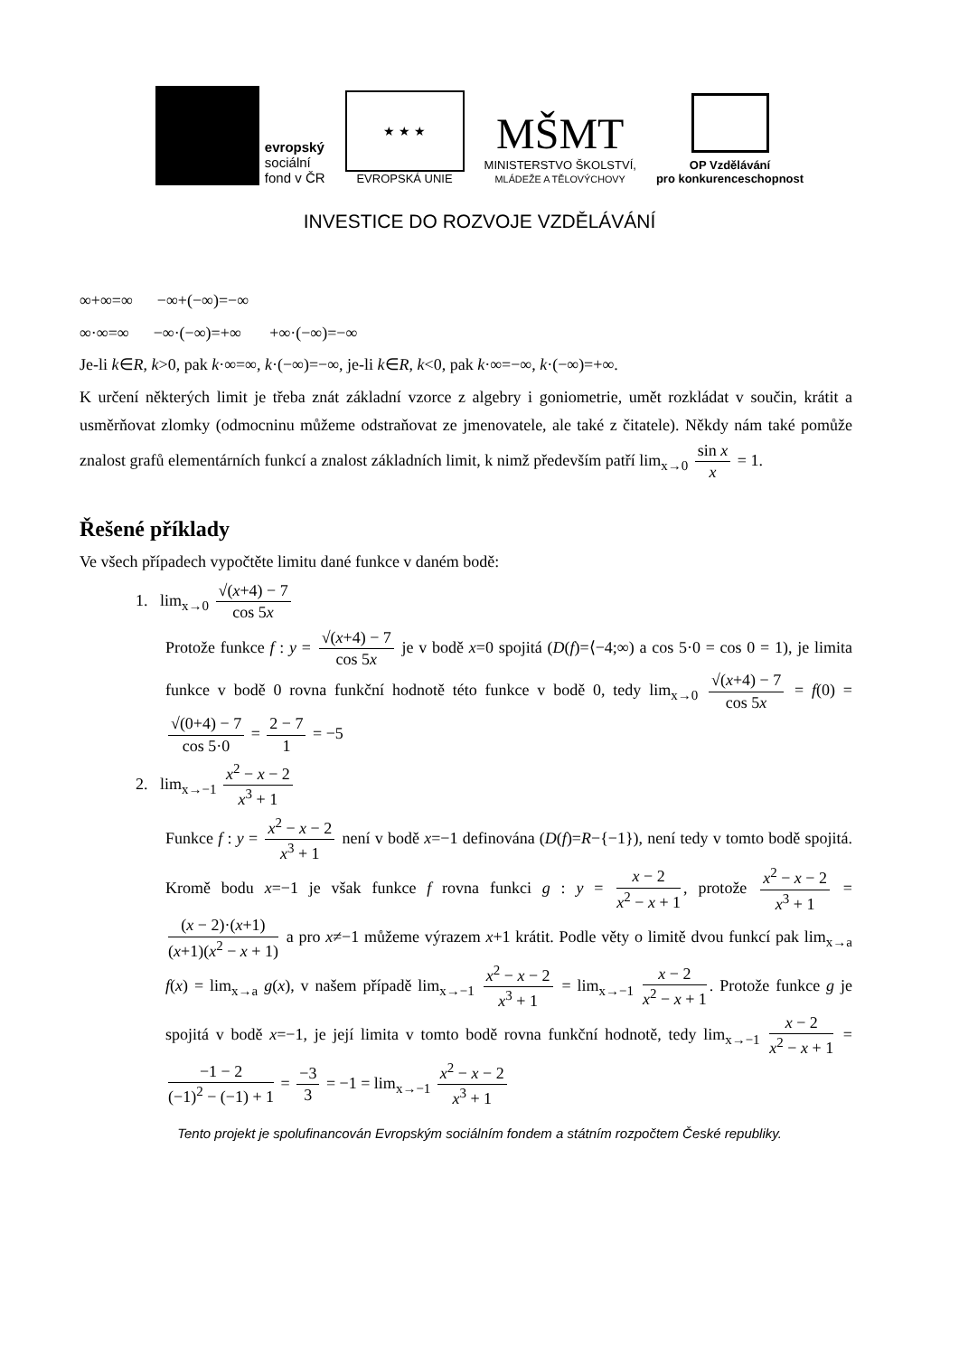evropský
sociální
fond v ČR
★ ★ ★
EVROPSKÁ UNIE
MŠMT
MINISTERSTVO ŠKOLSTVÍ,
MLÁDEŽE A TĚLOVÝCHOVY
OP Vzdělávání
pro konkurenceschopnost
INVESTICE DO ROZVOJE VZDĚLÁVÁNÍ
∞+∞=∞ −∞+(−∞)=−∞
∞·∞=∞ −∞·(−∞)=+∞ +∞·(−∞)=−∞
Je-li k∈R, k>0, pak k·∞=∞, k·(−∞)=−∞, je-li k∈R, k<0, pak k·∞=−∞, k·(−∞)=+∞.
K určení některých limit je třeba znát základní vzorce z algebry i goniometrie, umět rozkládat v součin, krátit a usměrňovat zlomky (odmocninu můžeme odstraňovat ze jmenovatele, ale také z čitatele). Někdy nám také pomůže znalost grafů elementárních funkcí a znalost základních limit, k nimž především patří lim<sub>x→0</sub> sin x x = 1.
Řešené příklady
Ve všech případech vypočtěte limitu dané funkce v daném bodě:
1. lim<sub>x→0</sub> √(x+4) − 7 cos 5x
Protože funkce f : y = √(x+4) − 7 cos 5x je v bodě x=0 spojitá (D(f)=⟨−4;∞) a cos 5·0 = cos 0 = 1), je limita funkce v bodě 0 rovna funkční hodnotě této funkce v bodě 0, tedy lim<sub>x→0</sub> √(x+4) − 7 cos 5x = f(0) = √(0+4) − 7 cos 5·0 = 2 − 7 1 = −5
2. lim<sub>x→−1</sub> x<sup>2</sup> − x − 2 x<sup>3</sup> + 1
Funkce f : y = x<sup>2</sup> − x − 2 x<sup>3</sup> + 1 není v bodě x=−1 definována (D(f)=R−{−1}), není tedy v tomto bodě spojitá. Kromě bodu x=−1 je však funkce f rovna funkci g : y = x − 2 x<sup>2</sup> − x + 1, protože x<sup>2</sup> − x − 2 x<sup>3</sup> + 1 = (x − 2)·(x+1) (x+1)(x<sup>2</sup> − x + 1) a pro x≠−1 můžeme výrazem x+1 krátit. Podle věty o limitě dvou funkcí pak lim<sub>x→a</sub> f(x) = lim<sub>x→a</sub> g(x), v našem případě lim<sub>x→−1</sub> x<sup>2</sup> − x − 2 x<sup>3</sup> + 1 = lim<sub>x→−1</sub> x − 2 x<sup>2</sup> − x + 1. Protože funkce g je spojitá v bodě x=−1, je její limita v tomto bodě rovna funkční hodnotě, tedy lim<sub>x→−1</sub> x − 2 x<sup>2</sup> − x + 1 = −1 − 2 (−1)<sup>2</sup> − (−1) + 1 = −3 3 = −1 = lim<sub>x→−1</sub> x<sup>2</sup> − x − 2 x<sup>3</sup> + 1
Tento projekt je spolufinancován Evropským sociálním fondem a státním rozpočtem České republiky.